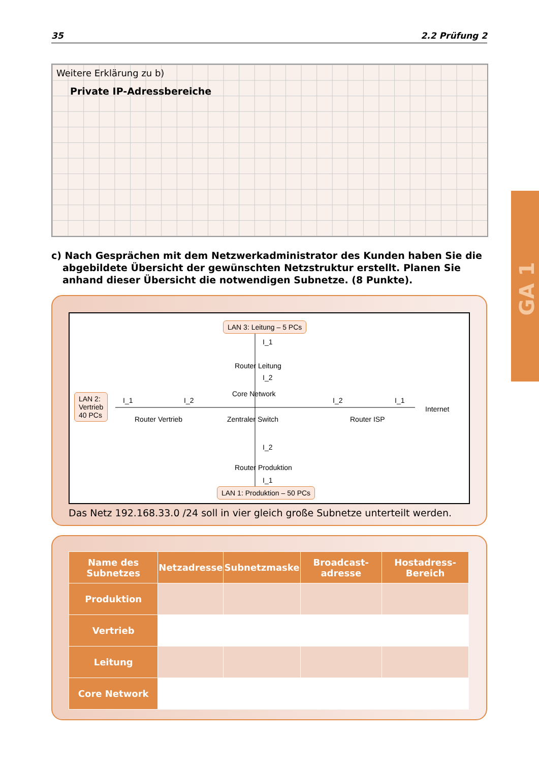35 2.2 Prüfung 2
GA 1
Weitere Erklärung zu b)
Private IP-Adressbereiche
c) Nach Gesprächen mit dem Netzwerkadministrator des Kunden haben Sie die abgebildete Übersicht der gewünschten Netzstruktur erstellt. Planen Sie anhand dieser Übersicht die notwendigen Subnetze. (8 Punkte).
LAN 3: Leitung – 5 PCs
I_1
Router Leitung
I_2
LAN 2:
Vertrieb
40 PCs
I_1 I_2
Router Vertrieb
Core Network
Zentraler Switch
I_2 I_1
Router ISP
Internet
I_2
Router Produktion
I_1
LAN 1: Produktion – 50 PCs
Das Netz 192.168.33.0 /24 soll in vier gleich große Subnetze unterteilt werden.
| Name des Subnetzes | Netzadresse | Subnetzmaske | Broadcast-adresse | Hostadress-Bereich |
| --- | --- | --- | --- | --- |
| Produktion | | | | |
| Vertrieb | | | | |
| Leitung | | | | |
| Core Network | | | | |